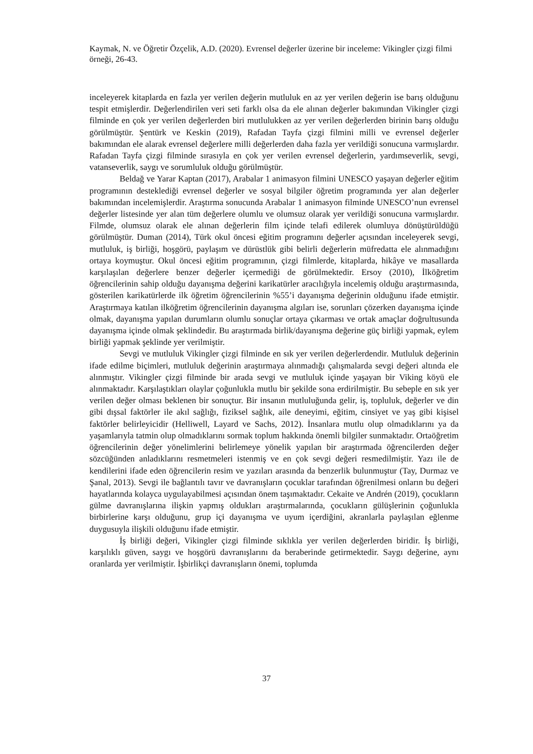Kaymak, N. ve Öğretir Özçelik, A.D. (2020). Evrensel değerler üzerine bir inceleme: Vikingler çizgi filmi örneği, 26-43.
inceleyerek kitaplarda en fazla yer verilen değerin mutluluk en az yer verilen değerin ise barış olduğunu tespit etmişlerdir. Değerlendirilen veri seti farklı olsa da ele alınan değerler bakımından Vikingler çizgi filminde en çok yer verilen değerlerden biri mutlulukken az yer verilen değerlerden birinin barış olduğu görülmüştür. Şentürk ve Keskin (2019), Rafadan Tayfa çizgi filmini milli ve evrensel değerler bakımından ele alarak evrensel değerlere milli değerlerden daha fazla yer verildiği sonucuna varmışlardır. Rafadan Tayfa çizgi filminde sırasıyla en çok yer verilen evrensel değerlerin, yardımseverlik, sevgi, vatanseverlik, saygı ve sorumluluk olduğu görülmüştür.
Beldağ ve Yarar Kaptan (2017), Arabalar 1 animasyon filmini UNESCO yaşayan değerler eğitim programının desteklediği evrensel değerler ve sosyal bilgiler öğretim programında yer alan değerler bakımından incelemişlerdir. Araştırma sonucunda Arabalar 1 animasyon filminde UNESCO’nun evrensel değerler listesinde yer alan tüm değerlere olumlu ve olumsuz olarak yer verildiği sonucuna varmışlardır. Filmde, olumsuz olarak ele alınan değerlerin film içinde telafi edilerek olumluya dönüştürüldüğü görülmüştür. Duman (2014), Türk okul öncesi eğitim programını değerler açısından inceleyerek sevgi, mutluluk, iş birliği, hoşgörü, paylaşım ve dürüstlük gibi belirli değerlerin müfredatta ele alınmadığını ortaya koymuştur. Okul öncesi eğitim programının, çizgi filmlerde, kitaplarda, hikâye ve masallarda karşılaşılan değerlere benzer değerler içermediği de görülmektedir. Ersoy (2010), İlköğretim öğrencilerinin sahip olduğu dayanışma değerini karikatürler aracılığıyla incelemiş olduğu araştırmasında, gösterilen karikatürlerde ilk öğretim öğrencilerinin %55’i dayanışma değerinin olduğunu ifade etmiştir. Araştırmaya katılan ilköğretim öğrencilerinin dayanışma algıları ise, sorunları çözerken dayanışma içinde olmak, dayanışma yapılan durumların olumlu sonuçlar ortaya çıkarması ve ortak amaçlar doğrultusunda dayanışma içinde olmak şeklindedir. Bu araştırmada birlik/dayanışma değerine güç birliği yapmak, eylem birliği yapmak şeklinde yer verilmiştir.
Sevgi ve mutluluk Vikingler çizgi filminde en sık yer verilen değerlerdendir. Mutluluk değerinin ifade edilme biçimleri, mutluluk değerinin araştırmaya alınmadığı çalışmalarda sevgi değeri altında ele alınmıştır. Vikingler çizgi filminde bir arada sevgi ve mutluluk içinde yaşayan bir Viking köyü ele alınmaktadır. Karşılaştıkları olaylar çoğunlukla mutlu bir şekilde sona erdirilmiştir. Bu sebeple en sık yer verilen değer olması beklenen bir sonuçtur. Bir insanın mutluluğunda gelir, iş, topluluk, değerler ve din gibi dışsal faktörler ile akıl sağlığı, fiziksel sağlık, aile deneyimi, eğitim, cinsiyet ve yaş gibi kişisel faktörler belirleyicidir (Helliwell, Layard ve Sachs, 2012). İnsanlara mutlu olup olmadıklarını ya da yaşamlarıyla tatmin olup olmadıklarını sormak toplum hakkında önemli bilgiler sunmaktadır. Ortaöğretim öğrencilerinin değer yönelimlerini belirlemeye yönelik yapılan bir araştırmada öğrencilerden değer sözcüğünden anladıklarını resmetmeleri istenmiş ve en çok sevgi değeri resmedilmiştir. Yazı ile de kendilerini ifade eden öğrencilerin resim ve yazıları arasında da benzerlik bulunmuştur (Tay, Durmaz ve Şanal, 2013). Sevgi ile bağlantılı tavır ve davranışların çocuklar tarafından öğrenilmesi onların bu değeri hayatlarında kolayca uygulayabilmesi açısından önem taşımaktadır. Cekaite ve Andrén (2019), çocukların gülme davranışlarına ilişkin yapmış oldukları araştırmalarında, çocukların gülüşlerinin çoğunlukla birbirlerine karşı olduğunu, grup içi dayanışma ve uyum içerdiğini, akranlarla paylaşılan eğlenme duygusuyla ilişkili olduğunu ifade etmiştir.
İş birliği değeri, Vikingler çizgi filminde sıklıkla yer verilen değerlerden biridir. İş birliği, karşılıklı güven, saygı ve hoşgörü davranışlarını da beraberinde getirmektedir. Saygı değerine, aynı oranlarda yer verilmiştir. İşbirlikçi davranışların önemi, toplumda
37